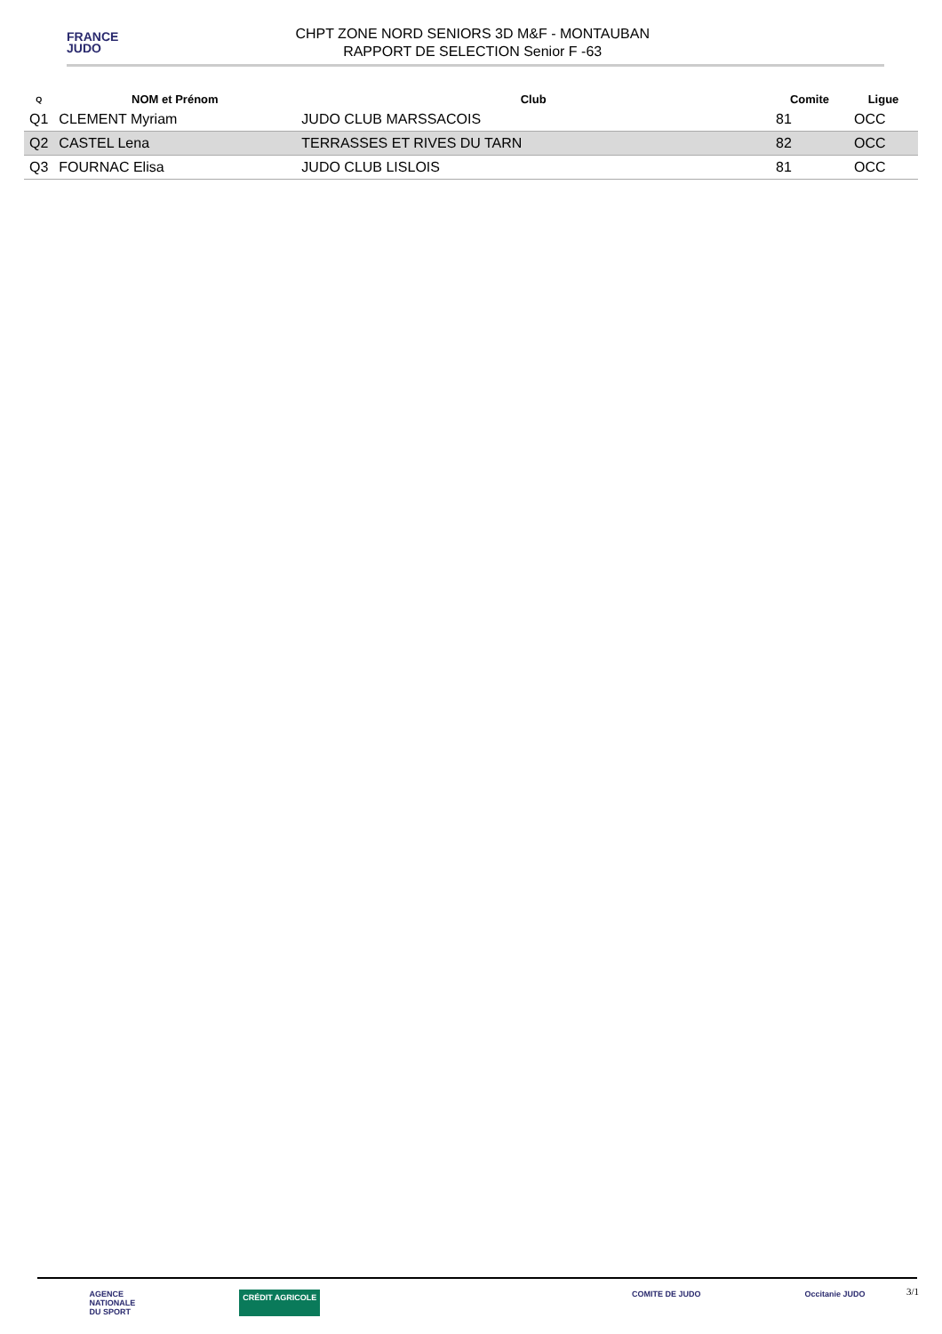FRANCE
JUDO
CHPT ZONE NORD SENIORS 3D M&F - MONTAUBAN
RAPPORT DE SELECTION Senior F -63
| Q | NOM et Prénom | Club | Comite | Ligue |
| --- | --- | --- | --- | --- |
| Q1 | CLEMENT Myriam | JUDO CLUB MARSSACOIS | 81 | OCC |
| Q2 | CASTEL Lena | TERRASSES ET RIVES DU TARN | 82 | OCC |
| Q3 | FOURNAC Elisa | JUDO CLUB LISLOIS | 81 | OCC |
AGENCE
NATIONALE
DU SPORT CRÉDIT AGRICOLE COMITE DE JUDO Occitanie JUDO
3/1